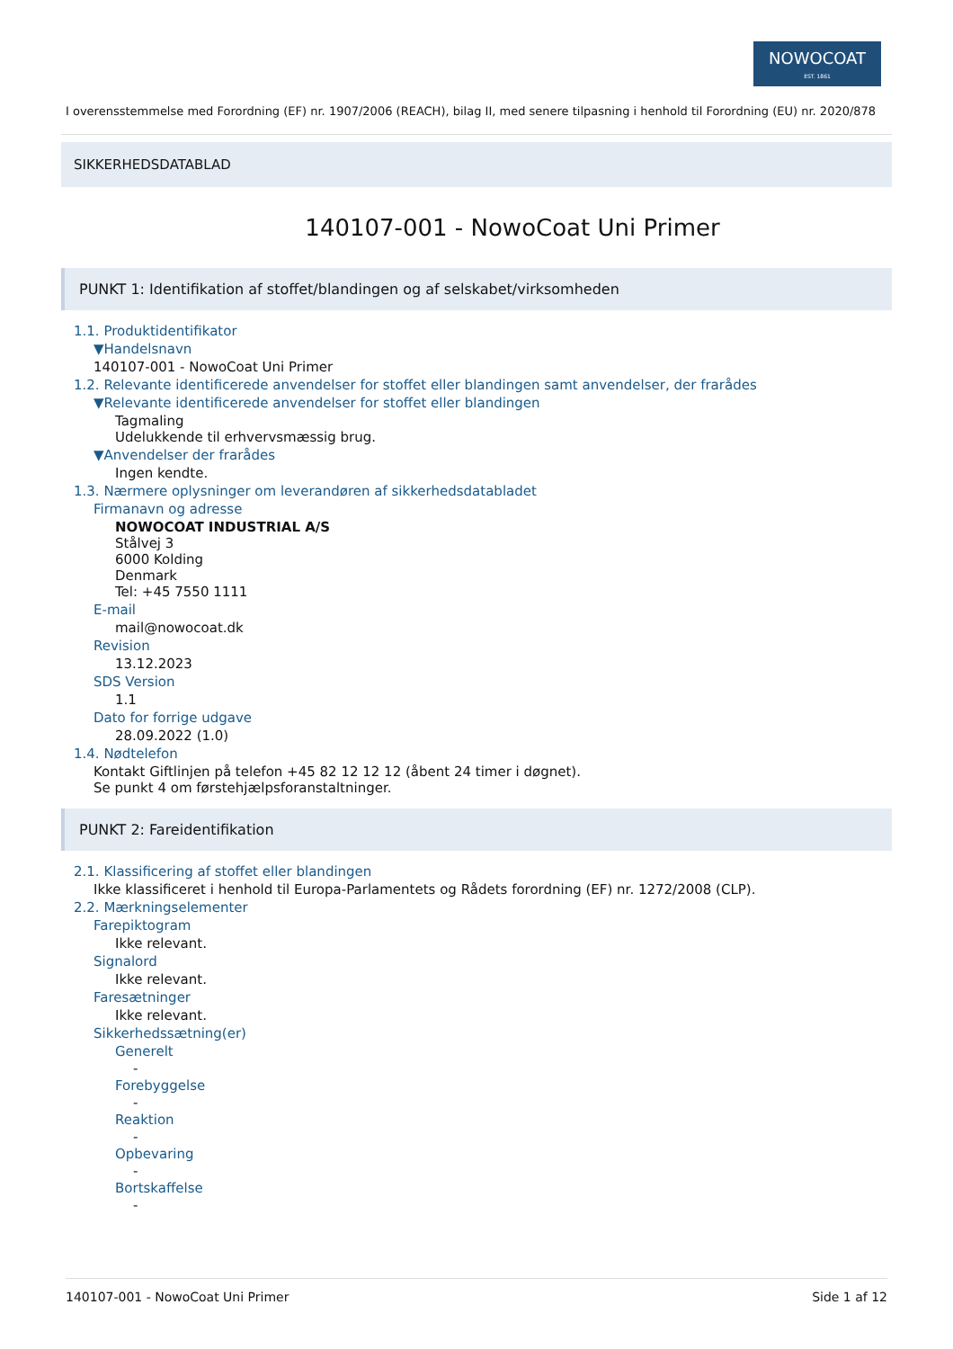NOWOCOAT
EST. 1861
I overensstemmelse med Forordning (EF) nr. 1907/2006 (REACH), bilag II, med senere tilpasning i henhold til Forordning (EU) nr. 2020/878
SIKKERHEDSDATABLAD
140107-001 - NowoCoat Uni Primer
PUNKT 1: Identifikation af stoffet/blandingen og af selskabet/virksomheden
1.1. Produktidentifikator
▼Handelsnavn
140107-001 - NowoCoat Uni Primer
1.2. Relevante identificerede anvendelser for stoffet eller blandingen samt anvendelser, der frarådes
▼Relevante identificerede anvendelser for stoffet eller blandingen
Tagmaling
Udelukkende til erhvervsmæssig brug.
▼Anvendelser der frarådes
Ingen kendte.
1.3. Nærmere oplysninger om leverandøren af sikkerhedsdatabladet
Firmanavn og adresse
NOWOCOAT INDUSTRIAL A/S
Stålvej 3
6000 Kolding
Denmark
Tel: +45 7550 1111
E-mail
mail@nowocoat.dk
Revision
13.12.2023
SDS Version
1.1
Dato for forrige udgave
28.09.2022 (1.0)
1.4. Nødtelefon
Kontakt Giftlinjen på telefon +45 82 12 12 12 (åbent 24 timer i døgnet).
Se punkt 4 om førstehjælpsforanstaltninger.
PUNKT 2: Fareidentifikation
2.1. Klassificering af stoffet eller blandingen
Ikke klassificeret i henhold til Europa-Parlamentets og Rådets forordning (EF) nr. 1272/2008 (CLP).
2.2. Mærkningselementer
Farepiktogram
Ikke relevant.
Signalord
Ikke relevant.
Faresætninger
Ikke relevant.
Sikkerhedssætning(er)
Generelt
-
Forebyggelse
-
Reaktion
-
Opbevaring
-
Bortskaffelse
-
140107-001 - NowoCoat Uni Primer Side 1 af 12